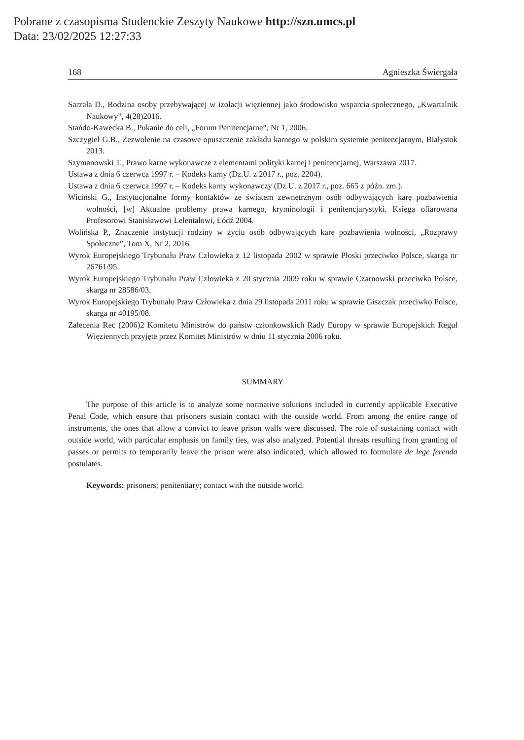Pobrane z czasopisma Studenckie Zeszyty Naukowe http://szn.umcs.pl
Data: 23/02/2025 12:27:33
168 Agnieszka Świergała
Sarzała D., Rodzina osoby przebywającej w izolacji więziennej jako środowisko wsparcia społecznego, „Kwartalnik Naukowy”, 4(28)2016.
Stańdo-Kawecka B., Pukanie do celi, „Forum Penitencjarne”, Nr 1, 2006.
Szczygieł G.B., Zezwolenie na czasowe opuszczenie zakładu karnego w polskim systemie penitencjarnym, Białystok 2013.
Szymanowski T., Prawo karne wykonawcze z elementami polityki karnej i penitencjarnej, Warszawa 2017.
Ustawa z dnia 6 czerwca 1997 r. – Kodeks karny (Dz.U. z 2017 r., poz. 2204).
Ustawa z dnia 6 czerwca 1997 r. – Kodeks karny wykonawczy (Dz.U. z 2017 r., poz. 665 z późn. zm.).
Wiciński G., Instytucjonalne formy kontaktów ze światem zewnętrznym osób odbywających karę pozbawienia wolności, [w] Aktualne problemy prawa karnego, kryminologii i penitencjarystyki. Księga ofiarowana Profesorowi Stanisławowi Lelentalowi, Łódź 2004.
Wolińska P., Znaczenie instytucji rodziny w życiu osób odbywających karę pozbawienia wolności, „Rozprawy Społeczne”, Tom X, Nr 2, 2016.
Wyrok Europejskiego Trybunału Praw Człowieka z 12 listopada 2002 w sprawie Płoski przeciwko Polsce, skarga nr 26761/95.
Wyrok Europejskiego Trybunału Praw Człowieka z 20 stycznia 2009 roku w sprawie Czarnowski przeciwko Polsce, skarga nr 28586/03.
Wyrok Europejskiego Trybunału Praw Człowieka z dnia 29 listopada 2011 roku w sprawie Giszczak przeciwko Polsce, skarga nr 40195/08.
Zalecenia Rec (2006)2 Komitetu Ministrów do państw członkowskich Rady Europy w sprawie Europejskich Reguł Więziennych przyjęte przez Komitet Ministrów w dniu 11 stycznia 2006 roku.
SUMMARY
The purpose of this article is to analyze some normative solutions included in currently applicable Executive Penal Code, which ensure that prisoners sustain contact with the outside world. From among the entire range of instruments, the ones that allow a convict to leave prison walls were discussed. The role of sustaining contact with outside world, with particular emphasis on family ties, was also analyzed. Potential threats resulting from granting of passes or permits to temporarily leave the prison were also indicated, which allowed to formulate de lege ferenda postulates.
Keywords: prisoners; penitentiary; contact with the outside world.